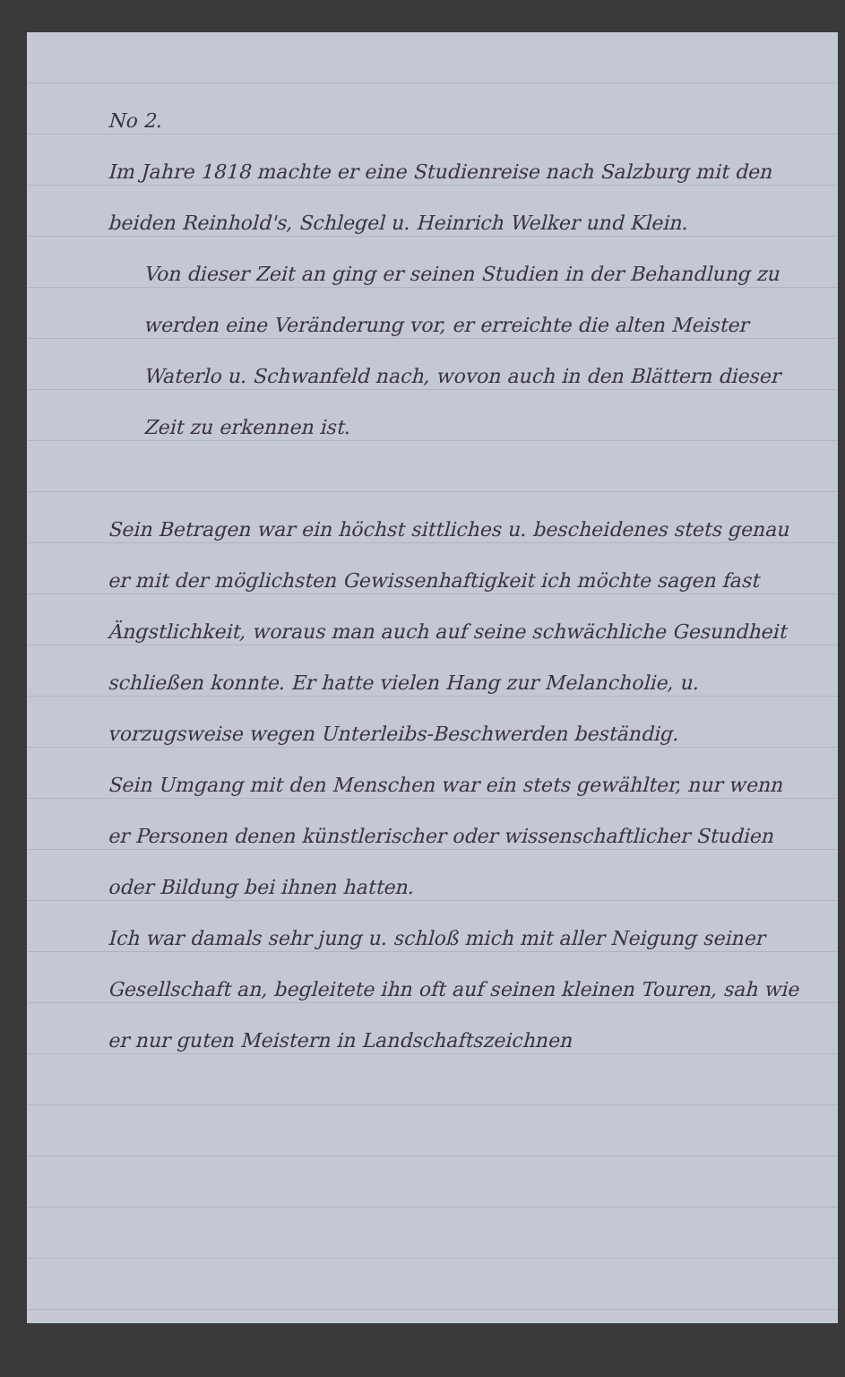No 2.
Im Jahre 1818 machte er eine Studienreise nach Salzburg mit den beiden Reinhold's, Schlegel u. Heinrich Welker und Klein.
Von dieser Zeit an ging er seinen Studien in der Behandlung zu werden eine Veränderung vor, er erreichte die alten Meister Waterlo u. Schwanfeld nach, wovon auch in den Blättern dieser Zeit zu erkennen ist.
Sein Betragen war ein höchst sittliches u. bescheidenes stets genau er mit der möglichsten Gewissenhaftigkeit ich möchte sagen fast Ängstlichkeit, woraus man auch auf seine schwächliche Gesundheit schließen konnte. Er hatte vielen Hang zur Melancholie, u. vorzugsweise wegen Unterleibs-Beschwerden beständig.
Sein Umgang mit den Menschen war ein stets gewählter, nur wenn er Personen denen künstlerischer oder wissenschaftlicher Studien oder Bildung bei ihnen hatten.
Ich war damals sehr jung u. schloß mich mit aller Neigung seiner Gesellschaft an, begleitete ihn oft auf seinen kleinen Touren, sah wie er nur guten Meistern in Landschaftszeichnen